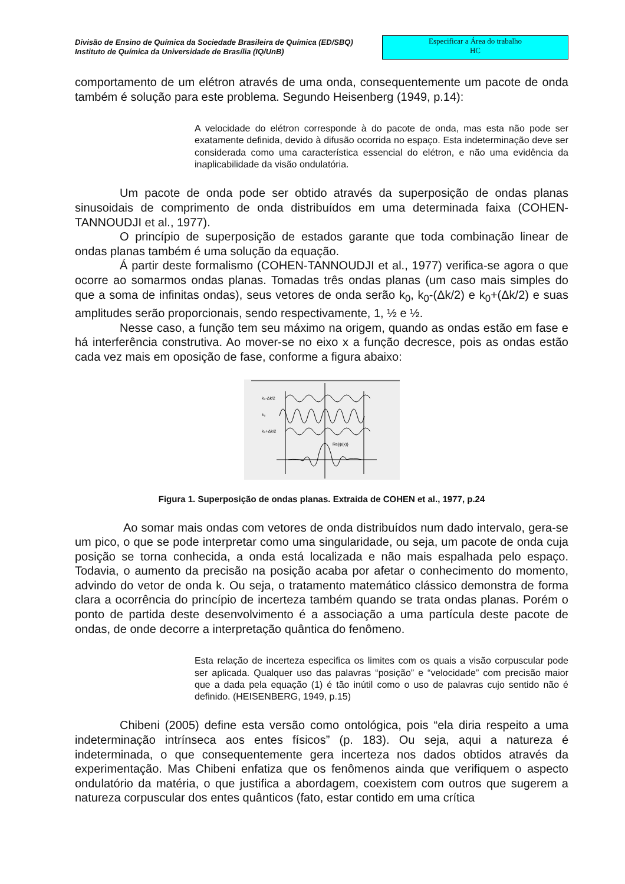Divisão de Ensino de Química da Sociedade Brasileira de Química (ED/SBQ)
Instituto de Química da Universidade de Brasília (IQ/UnB)
Especificar a Área do trabalho
HC
comportamento de um elétron através de uma onda, consequentemente um pacote de onda também é solução para este problema. Segundo Heisenberg (1949, p.14):
A velocidade do elétron corresponde à do pacote de onda, mas esta não pode ser exatamente definida, devido à difusão ocorrida no espaço. Esta indeterminação deve ser considerada como uma característica essencial do elétron, e não uma evidência da inaplicabilidade da visão ondulatória.
Um pacote de onda pode ser obtido através da superposição de ondas planas sinusoidais de comprimento de onda distribuídos em uma determinada faixa (COHEN-TANNOUDJI et al., 1977).
O princípio de superposição de estados garante que toda combinação linear de ondas planas também é uma solução da equação.
Á partir deste formalismo (COHEN-TANNOUDJI et al., 1977) verifica-se agora o que ocorre ao somarmos ondas planas. Tomadas três ondas planas (um caso mais simples do que a soma de infinitas ondas), seus vetores de onda serão k<sub>0</sub>, k<sub>0</sub>-(Δk/2) e k<sub>0</sub>+(Δk/2) e suas amplitudes serão proporcionais, sendo respectivamente, 1, ½ e ½.
Nesse caso, a função tem seu máximo na origem, quando as ondas estão em fase e há interferência construtiva. Ao mover-se no eixo x a função decresce, pois as ondas estão cada vez mais em oposição de fase, conforme a figura abaixo:
Re{ψ(x)}
k₀-Δk/2
k₀
k₀+Δk/2
Figura 1. Superposição de ondas planas. Extraida de COHEN et al., 1977, p.24
Ao somar mais ondas com vetores de onda distribuídos num dado intervalo, gera-se um pico, o que se pode interpretar como uma singularidade, ou seja, um pacote de onda cuja posição se torna conhecida, a onda está localizada e não mais espalhada pelo espaço. Todavia, o aumento da precisão na posição acaba por afetar o conhecimento do momento, advindo do vetor de onda k. Ou seja, o tratamento matemático clássico demonstra de forma clara a ocorrência do princípio de incerteza também quando se trata ondas planas. Porém o ponto de partida deste desenvolvimento é a associação a uma partícula deste pacote de ondas, de onde decorre a interpretação quântica do fenômeno.
Esta relação de incerteza especifica os limites com os quais a visão corpuscular pode ser aplicada. Qualquer uso das palavras “posição” e “velocidade” com precisão maior que a dada pela equação (1) é tão inútil como o uso de palavras cujo sentido não é definido. (HEISENBERG, 1949, p.15)
Chibeni (2005) define esta versão como ontológica, pois “ela diria respeito a uma indeterminação intrínseca aos entes físicos” (p. 183). Ou seja, aqui a natureza é indeterminada, o que consequentemente gera incerteza nos dados obtidos através da experimentação. Mas Chibeni enfatiza que os fenômenos ainda que verifiquem o aspecto ondulatório da matéria, o que justifica a abordagem, coexistem com outros que sugerem a natureza corpuscular dos entes quânticos (fato, estar contido em uma crítica